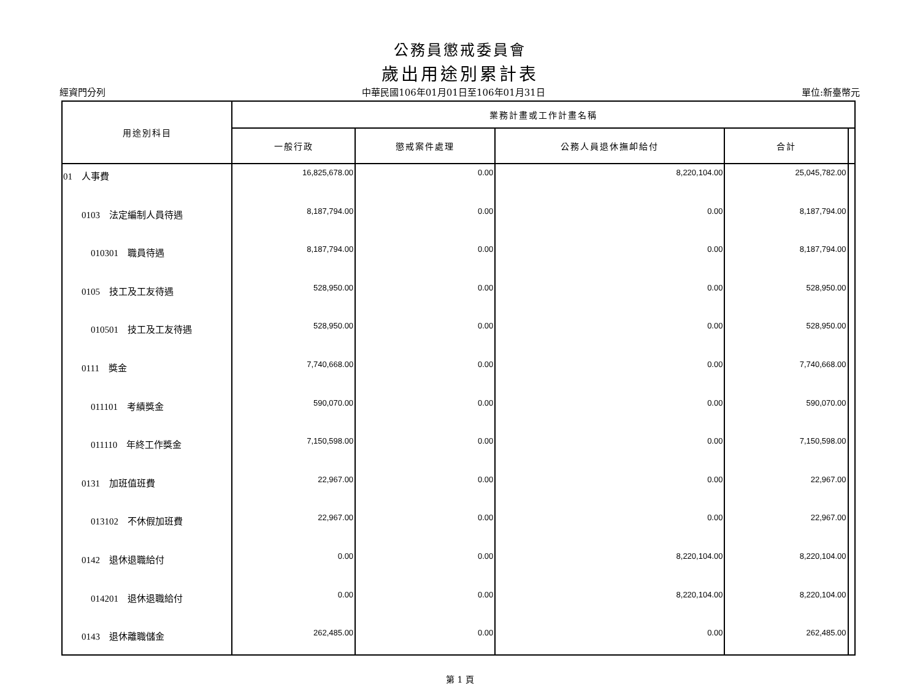公務員懲戒委員會
歲出用途別累計表
經資門分列 中華民國106年01月01日至106年01月31日 單位:新臺幣元
| 用途別科目 | 業務計畫或工作計畫名稱 | | | | |
| --- | --- | --- | --- | --- | --- |
| | 一般行政 | 懲戒案件處理 | 公務人員退休撫卹給付 | 合計 | |
| 01 人事費 | 16,825,678.00 | 0.00 | 8,220,104.00 | 25,045,782.00 | |
| 0103 法定編制人員待遇 | 8,187,794.00 | 0.00 | 0.00 | 8,187,794.00 | |
| 010301 職員待遇 | 8,187,794.00 | 0.00 | 0.00 | 8,187,794.00 | |
| 0105 技工及工友待遇 | 528,950.00 | 0.00 | 0.00 | 528,950.00 | |
| 010501 技工及工友待遇 | 528,950.00 | 0.00 | 0.00 | 528,950.00 | |
| 0111 獎金 | 7,740,668.00 | 0.00 | 0.00 | 7,740,668.00 | |
| 011101 考績獎金 | 590,070.00 | 0.00 | 0.00 | 590,070.00 | |
| 011110 年終工作獎金 | 7,150,598.00 | 0.00 | 0.00 | 7,150,598.00 | |
| 0131 加班值班費 | 22,967.00 | 0.00 | 0.00 | 22,967.00 | |
| 013102 不休假加班費 | 22,967.00 | 0.00 | 0.00 | 22,967.00 | |
| 0142 退休退職給付 | 0.00 | 0.00 | 8,220,104.00 | 8,220,104.00 | |
| 014201 退休退職給付 | 0.00 | 0.00 | 8,220,104.00 | 8,220,104.00 | |
| 0143 退休離職儲金 | 262,485.00 | 0.00 | 0.00 | 262,485.00 | |
第 1 頁